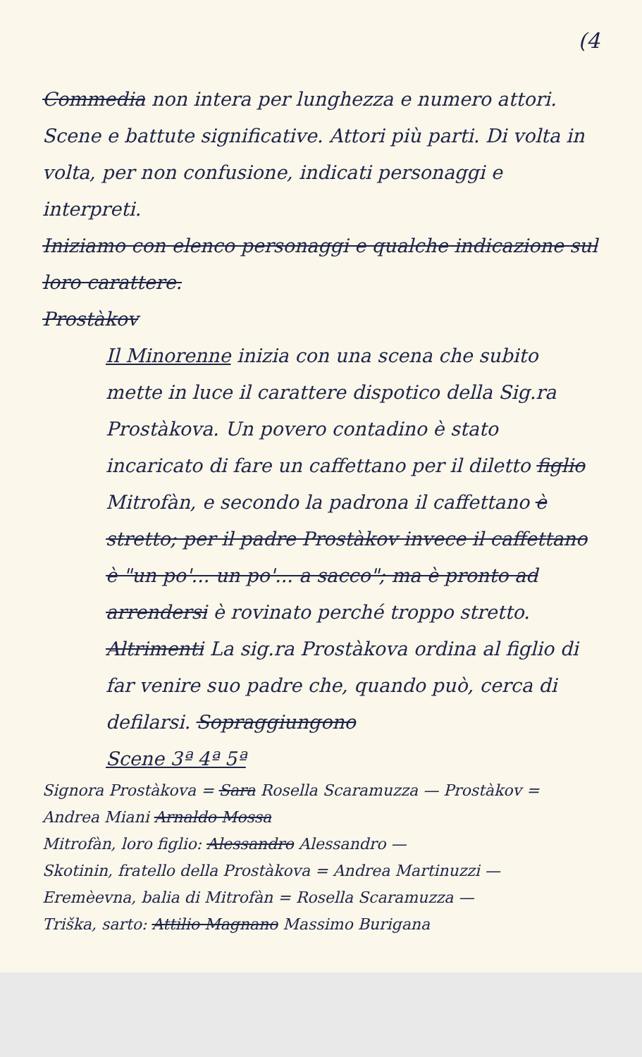(4
Commedia non intera per lunghezza e numero attori. Scene e battute significative. Attori più parti. Di volta in volta, per non confusione, indicati personaggi e interpreti.
Iniziamo con elenco personaggi e qualche indicazione sul loro carattere.
Prostàkov
Il Minorenne inizia con una scena che subito mette in luce il carattere dispotico della Sig.ra Prostàkova. Un povero contadino è stato incaricato di fare un caffettano per il diletto figlio Mitrofàn, e secondo la padrona il caffettano è stretto; per il padre Prostàkov invece il caffettano è "un po'... un po'... a sacco"; ma è pronto ad arrendersi è rovinato perché troppo stretto. Altrimenti La sig.ra Prostàkova ordina al figlio di far venire suo padre che, quando può, cerca di defilarsi. Sopraggiungono
Scene 3ª 4ª 5ª
Signora Prostàkova = Sara Rosella Scaramuzza — Prostàkov = Andrea Miani Arnaldo Mossa
Mitrofàn, loro figlio: Alessandro Alessandro —
Skotinin, fratello della Prostàkova = Andrea Martinuzzi —
Eremèevna, balia di Mitrofàn = Rosella Scaramuzza —
Triška, sarto: Attilio Magnano Massimo Burigana